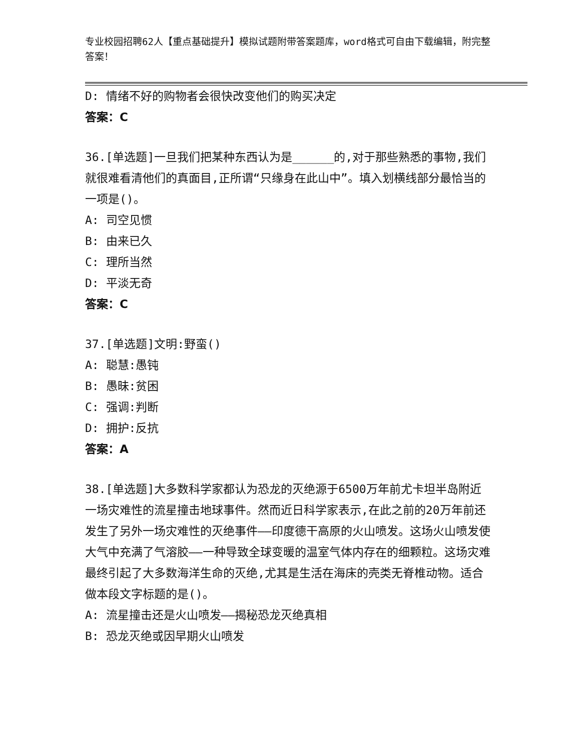专业校园招聘62人【重点基础提升】模拟试题附带答案题库，word格式可自由下载编辑，附完整答案！
D: 情绪不好的购物者会很快改变他们的购买决定
答案：C
36.[单选题]一旦我们把某种东西认为是______的,对于那些熟悉的事物,我们就很难看清他们的真面目,正所谓“只缘身在此山中”。填入划横线部分最恰当的一项是()。
A: 司空见惯
B: 由来已久
C: 理所当然
D: 平淡无奇
答案：C
37.[单选题]文明:野蛮()
A: 聪慧:愚钝
B: 愚昧:贫困
C: 强调:判断
D: 拥护:反抗
答案：A
38.[单选题]大多数科学家都认为恐龙的灭绝源于6500万年前尤卡坦半岛附近一场灾难性的流星撞击地球事件。然而近日科学家表示,在此之前的20万年前还发生了另外一场灾难性的灭绝事件——印度德干高原的火山喷发。这场火山喷发使大气中充满了气溶胶——一种导致全球变暖的温室气体内存在的细颗粒。这场灾难最终引起了大多数海洋生命的灭绝,尤其是生活在海床的壳类无脊椎动物。适合做本段文字标题的是()。
A: 流星撞击还是火山喷发——揭秘恐龙灭绝真相
B: 恐龙灭绝或因早期火山喷发